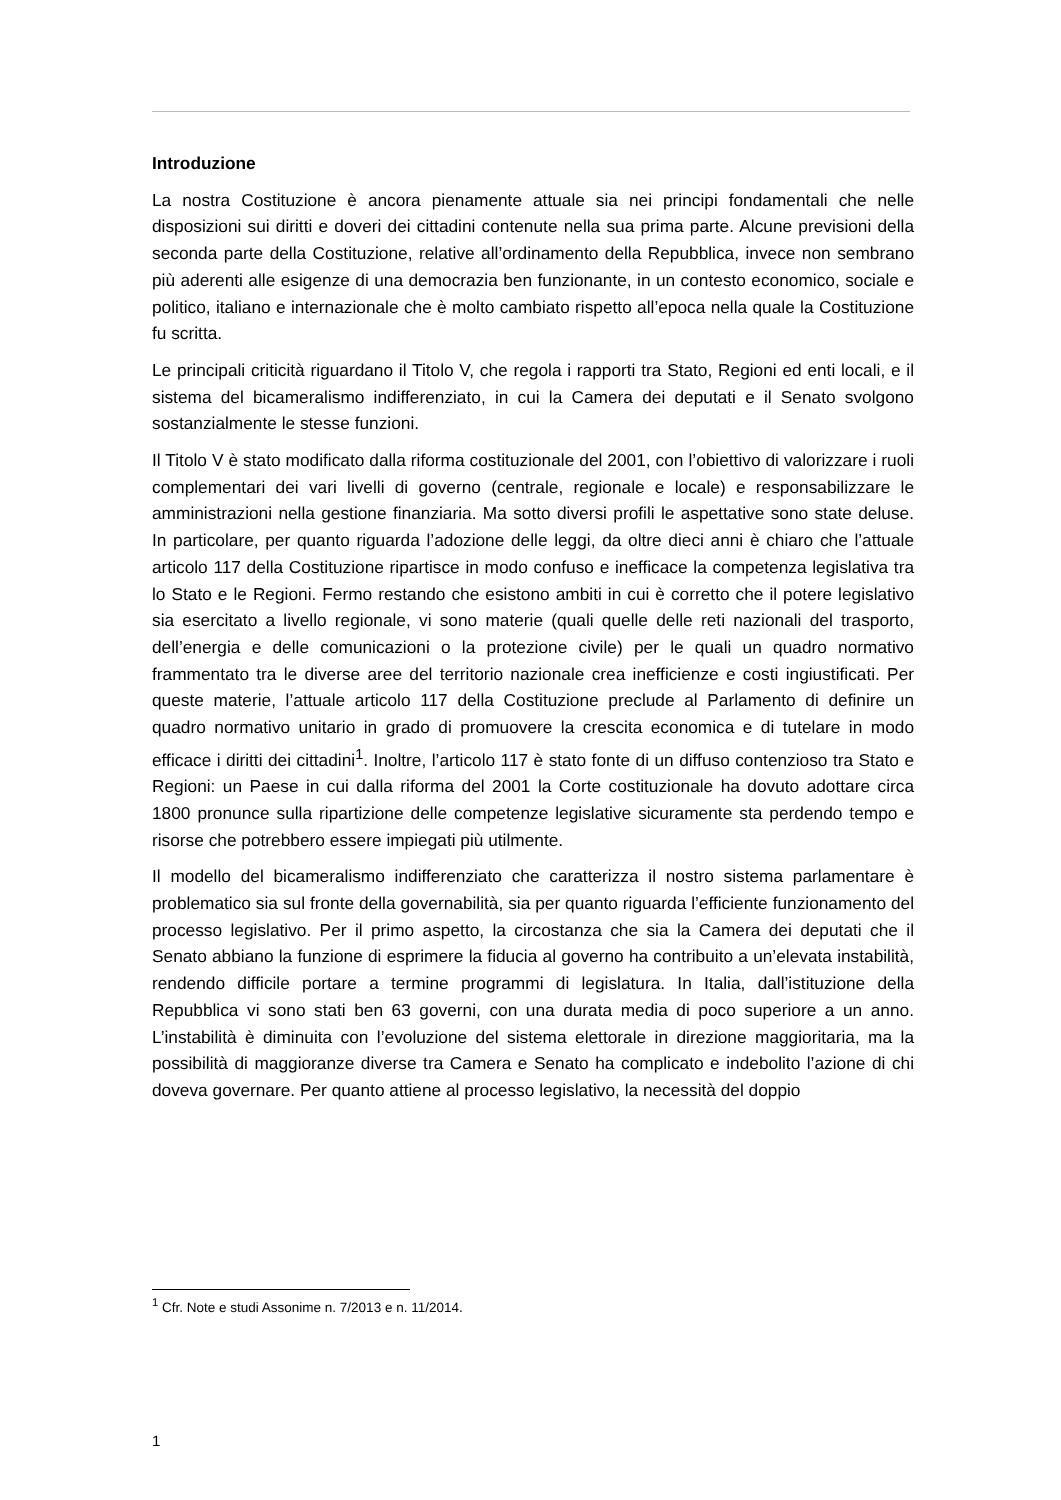Introduzione
La nostra Costituzione è ancora pienamente attuale sia nei principi fondamentali che nelle disposizioni sui diritti e doveri dei cittadini contenute nella sua prima parte. Alcune previsioni della seconda parte della Costituzione, relative all’ordinamento della Repubblica, invece non sembrano più aderenti alle esigenze di una democrazia ben funzionante, in un contesto economico, sociale e politico, italiano e internazionale che è molto cambiato rispetto all’epoca nella quale la Costituzione fu scritta.
Le principali criticità riguardano il Titolo V, che regola i rapporti tra Stato, Regioni ed enti locali, e il sistema del bicameralismo indifferenziato, in cui la Camera dei deputati e il Senato svolgono sostanzialmente le stesse funzioni.
Il Titolo V è stato modificato dalla riforma costituzionale del 2001, con l’obiettivo di valorizzare i ruoli complementari dei vari livelli di governo (centrale, regionale e locale) e responsabilizzare le amministrazioni nella gestione finanziaria. Ma sotto diversi profili le aspettative sono state deluse. In particolare, per quanto riguarda l’adozione delle leggi, da oltre dieci anni è chiaro che l’attuale articolo 117 della Costituzione ripartisce in modo confuso e inefficace la competenza legislativa tra lo Stato e le Regioni. Fermo restando che esistono ambiti in cui è corretto che il potere legislativo sia esercitato a livello regionale, vi sono materie (quali quelle delle reti nazionali del trasporto, dell’energia e delle comunicazioni o la protezione civile) per le quali un quadro normativo frammentato tra le diverse aree del territorio nazionale crea inefficienze e costi ingiustificati. Per queste materie, l’attuale articolo 117 della Costituzione preclude al Parlamento di definire un quadro normativo unitario in grado di promuovere la crescita economica e di tutelare in modo efficace i diritti dei cittadini<sup>1</sup>. Inoltre, l’articolo 117 è stato fonte di un diffuso contenzioso tra Stato e Regioni: un Paese in cui dalla riforma del 2001 la Corte costituzionale ha dovuto adottare circa 1800 pronunce sulla ripartizione delle competenze legislative sicuramente sta perdendo tempo e risorse che potrebbero essere impiegati più utilmente.
Il modello del bicameralismo indifferenziato che caratterizza il nostro sistema parlamentare è problematico sia sul fronte della governabilità, sia per quanto riguarda l’efficiente funzionamento del processo legislativo. Per il primo aspetto, la circostanza che sia la Camera dei deputati che il Senato abbiano la funzione di esprimere la fiducia al governo ha contribuito a un’elevata instabilità, rendendo difficile portare a termine programmi di legislatura. In Italia, dall’istituzione della Repubblica vi sono stati ben 63 governi, con una durata media di poco superiore a un anno. L’instabilità è diminuita con l’evoluzione del sistema elettorale in direzione maggioritaria, ma la possibilità di maggioranze diverse tra Camera e Senato ha complicato e indebolito l’azione di chi doveva governare. Per quanto attiene al processo legislativo, la necessità del doppio
<sup>1</sup> Cfr. Note e studi Assonime n. 7/2013 e n. 11/2014.
1